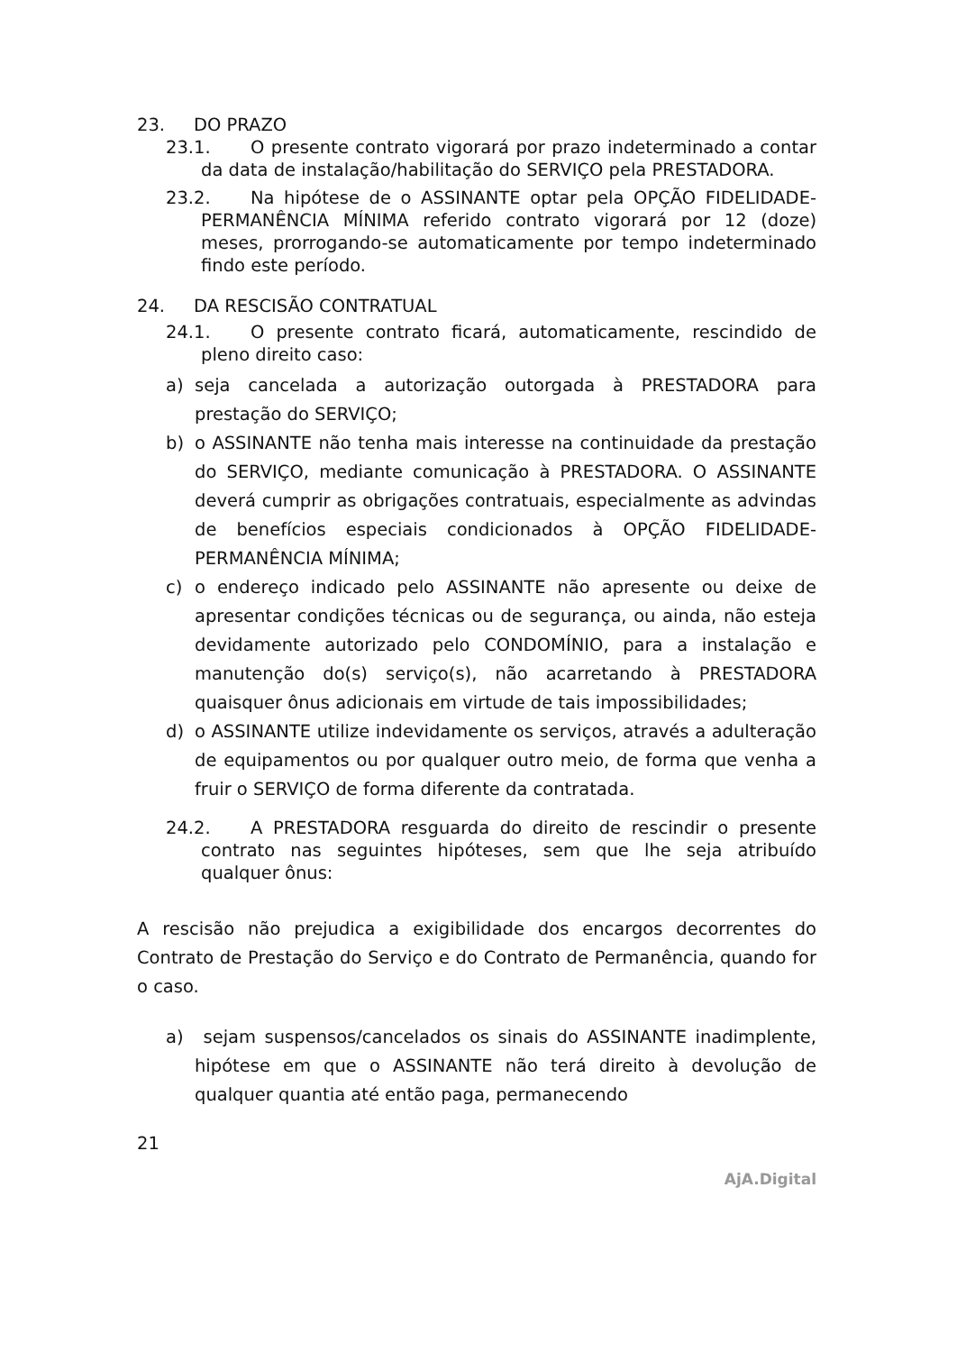23. DO PRAZO
23.1. O presente contrato vigorará por prazo indeterminado a contar da data de instalação/habilitação do SERVIÇO pela PRESTADORA.
23.2. Na hipótese de o ASSINANTE optar pela OPÇÃO FIDELIDADE- PERMANÊNCIA MÍNIMA referido contrato vigorará por 12 (doze) meses, prorrogando-se automaticamente por tempo indeterminado findo este período.
24. DA RESCISÃO CONTRATUAL
24.1. O presente contrato ficará, automaticamente, rescindido de pleno direito caso:
a) seja cancelada a autorização outorgada à PRESTADORA para prestação do SERVIÇO;
b) o ASSINANTE não tenha mais interesse na continuidade da prestação do SERVIÇO, mediante comunicação à PRESTADORA. O ASSINANTE deverá cumprir as obrigações contratuais, especialmente as advindas de benefícios especiais condicionados à OPÇÃO FIDELIDADE- PERMANÊNCIA MÍNIMA;
c) o endereço indicado pelo ASSINANTE não apresente ou deixe de apresentar condições técnicas ou de segurança, ou ainda, não esteja devidamente autorizado pelo CONDOMÍNIO, para a instalação e manutenção do(s) serviço(s), não acarretando à PRESTADORA quaisquer ônus adicionais em virtude de tais impossibilidades;
d) o ASSINANTE utilize indevidamente os serviços, através a adulteração de equipamentos ou por qualquer outro meio, de forma que venha a fruir o SERVIÇO de forma diferente da contratada.
24.2. A PRESTADORA resguarda do direito de rescindir o presente contrato nas seguintes hipóteses, sem que lhe seja atribuído qualquer ônus:
A rescisão não prejudica a exigibilidade dos encargos decorrentes do Contrato de Prestação do Serviço e do Contrato de Permanência, quando for o caso.
a) sejam suspensos/cancelados os sinais do ASSINANTE inadimplente, hipótese em que o ASSINANTE não terá direito à devolução de qualquer quantia até então paga, permanecendo
21
AjA.Digital